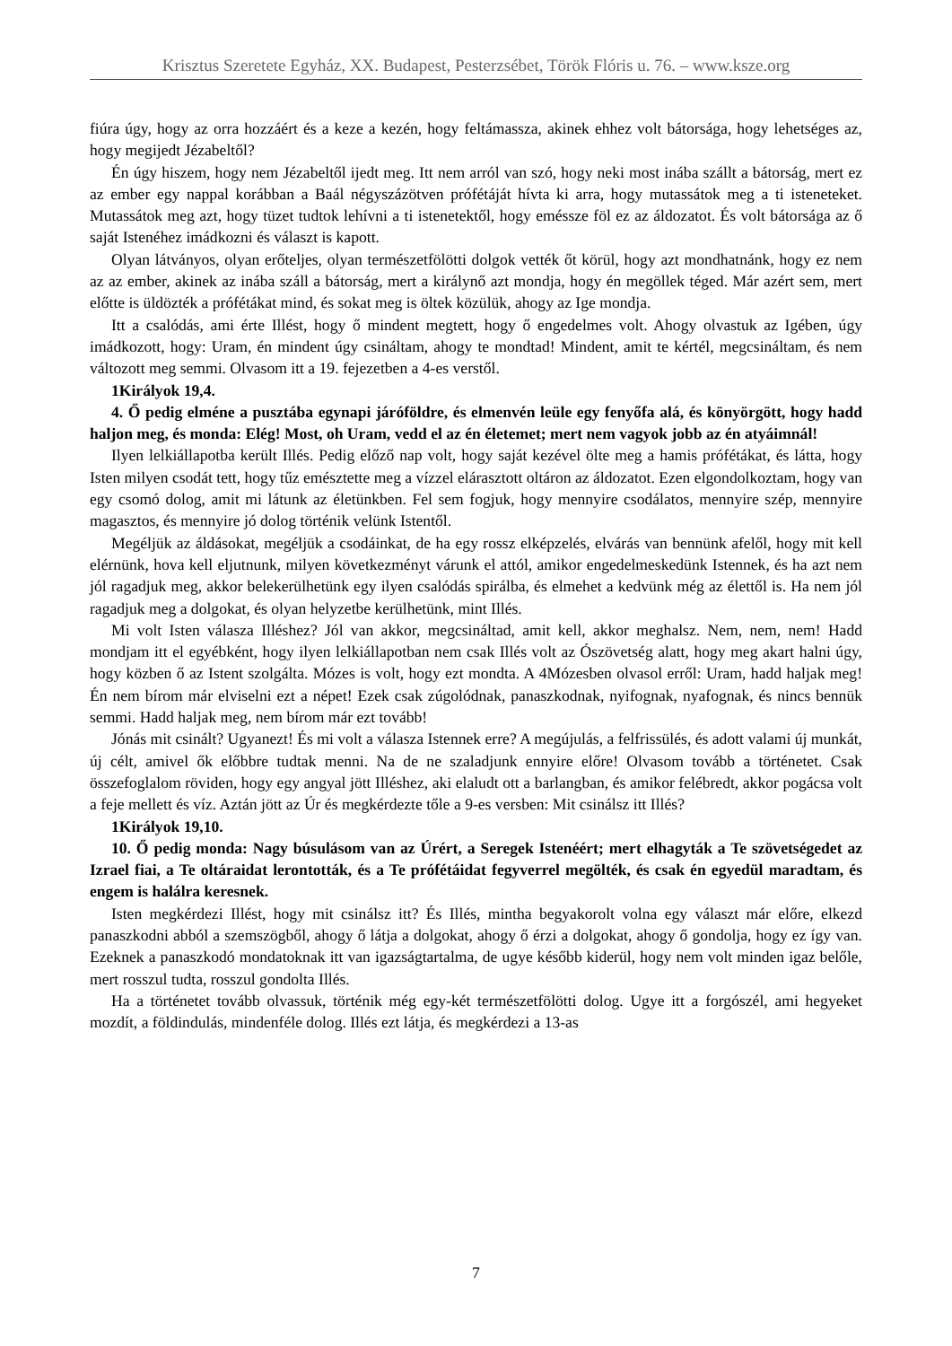Krisztus Szeretete Egyház, XX. Budapest, Pesterzsébet, Török Flóris u. 76. – www.ksze.org
fiúra úgy, hogy az orra hozzáért és a keze a kezén, hogy feltámassza, akinek ehhez volt bátorsága, hogy lehetséges az, hogy megijedt Jézabeltől?
Én úgy hiszem, hogy nem Jézabeltől ijedt meg. Itt nem arról van szó, hogy neki most inába szállt a bátorság, mert ez az ember egy nappal korábban a Baál négyszázötven prófétáját hívta ki arra, hogy mutassátok meg a ti isteneteket. Mutassátok meg azt, hogy tüzet tudtok lehívni a ti istenetektől, hogy eméssze föl ez az áldozatot. És volt bátorsága az ő saját Istenéhez imádkozni és választ is kapott.
Olyan látványos, olyan erőteljes, olyan természetfölötti dolgok vették őt körül, hogy azt mondhatnánk, hogy ez nem az az ember, akinek az inába száll a bátorság, mert a királynő azt mondja, hogy én megöllek téged. Már azért sem, mert előtte is üldözték a prófétákat mind, és sokat meg is öltek közülük, ahogy az Ige mondja.
Itt a csalódás, ami érte Illést, hogy ő mindent megtett, hogy ő engedelmes volt. Ahogy olvastuk az Igében, úgy imádkozott, hogy: Uram, én mindent úgy csináltam, ahogy te mondtad! Mindent, amit te kértél, megcsináltam, és nem változott meg semmi. Olvasom itt a 19. fejezetben a 4-es verstől.
1Királyok 19,4.
4. Ő pedig elméne a pusztába egynapi járóföldre, és elmenvén leüle egy fenyőfa alá, és könyörgött, hogy hadd haljon meg, és monda: Elég! Most, oh Uram, vedd el az én életemet; mert nem vagyok jobb az én atyáimnál!
Ilyen lelkiállapotba került Illés. Pedig előző nap volt, hogy saját kezével ölte meg a hamis prófétákat, és látta, hogy Isten milyen csodát tett, hogy tűz emésztette meg a vízzel elárasztott oltáron az áldozatot. Ezen elgondolkoztam, hogy van egy csomó dolog, amit mi látunk az életünkben. Fel sem fogjuk, hogy mennyire csodálatos, mennyire szép, mennyire magasztos, és mennyire jó dolog történik velünk Istentől.
Megéljük az áldásokat, megéljük a csodáinkat, de ha egy rossz elképzelés, elvárás van bennünk afelől, hogy mit kell elérnünk, hova kell eljutnunk, milyen következményt várunk el attól, amikor engedelmeskedünk Istennek, és ha azt nem jól ragadjuk meg, akkor belekerülhetünk egy ilyen csalódás spirálba, és elmehet a kedvünk még az élettől is. Ha nem jól ragadjuk meg a dolgokat, és olyan helyzetbe kerülhetünk, mint Illés.
Mi volt Isten válasza Illéshez? Jól van akkor, megcsináltad, amit kell, akkor meghalsz. Nem, nem, nem! Hadd mondjam itt el egyébként, hogy ilyen lelkiállapotban nem csak Illés volt az Ószövetség alatt, hogy meg akart halni úgy, hogy közben ő az Istent szolgálta. Mózes is volt, hogy ezt mondta. A 4Mózesben olvasol erről: Uram, hadd haljak meg! Én nem bírom már elviselni ezt a népet! Ezek csak zúgolódnak, panaszkodnak, nyifognak, nyafognak, és nincs bennük semmi. Hadd haljak meg, nem bírom már ezt tovább!
Jónás mit csinált? Ugyanezt! És mi volt a válasza Istennek erre? A megújulás, a felfrissülés, és adott valami új munkát, új célt, amivel ők előbbre tudtak menni. Na de ne szaladjunk ennyire előre! Olvasom tovább a történetet. Csak összefoglalom röviden, hogy egy angyal jött Illéshez, aki elaludt ott a barlangban, és amikor felébredt, akkor pogácsa volt a feje mellett és víz. Aztán jött az Úr és megkérdezte tőle a 9-es versben: Mit csinálsz itt Illés?
1Királyok 19,10.
10. Ő pedig monda: Nagy búsulásom van az Úrért, a Seregek Istenéért; mert elhagyták a Te szövetségedet az Izrael fiai, a Te oltáraidat lerontották, és a Te prófétáidat fegyverrel megölték, és csak én egyedül maradtam, és engem is halálra keresnek.
Isten megkérdezi Illést, hogy mit csinálsz itt? És Illés, mintha begyakorolt volna egy választ már előre, elkezd panaszkodni abból a szemszögből, ahogy ő látja a dolgokat, ahogy ő érzi a dolgokat, ahogy ő gondolja, hogy ez így van. Ezeknek a panaszkodó mondatoknak itt van igazságtartalma, de ugye később kiderül, hogy nem volt minden igaz belőle, mert rosszul tudta, rosszul gondolta Illés.
Ha a történetet tovább olvassuk, történik még egy-két természetfölötti dolog. Ugye itt a forgószél, ami hegyeket mozdít, a földindulás, mindenféle dolog. Illés ezt látja, és megkérdezi a 13-as
7